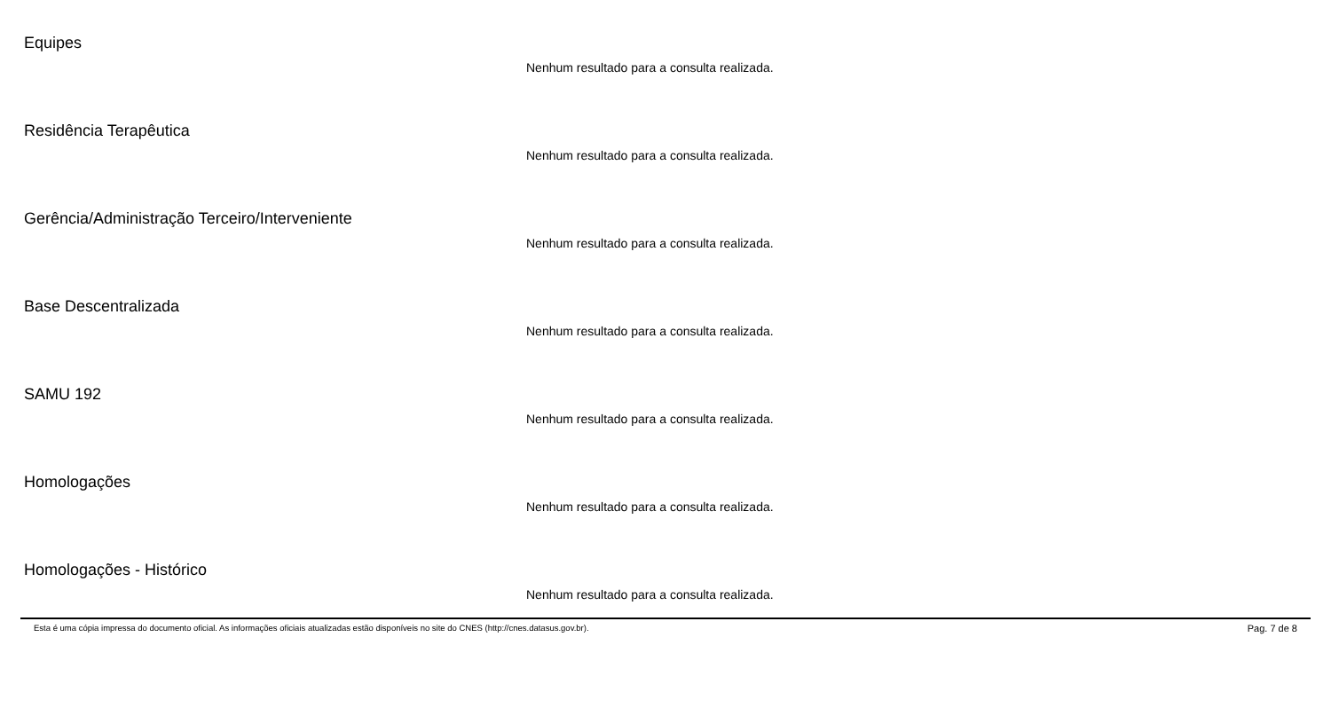Equipes
Nenhum resultado para a consulta realizada.
Residência Terapêutica
Nenhum resultado para a consulta realizada.
Gerência/Administração Terceiro/Interveniente
Nenhum resultado para a consulta realizada.
Base Descentralizada
Nenhum resultado para a consulta realizada.
SAMU 192
Nenhum resultado para a consulta realizada.
Homologações
Nenhum resultado para a consulta realizada.
Homologações - Histórico
Nenhum resultado para a consulta realizada.
Esta é uma cópia impressa do documento oficial. As informações oficiais atualizadas estão disponíveis no site do CNES (http://cnes.datasus.gov.br). Pag. 7 de 8